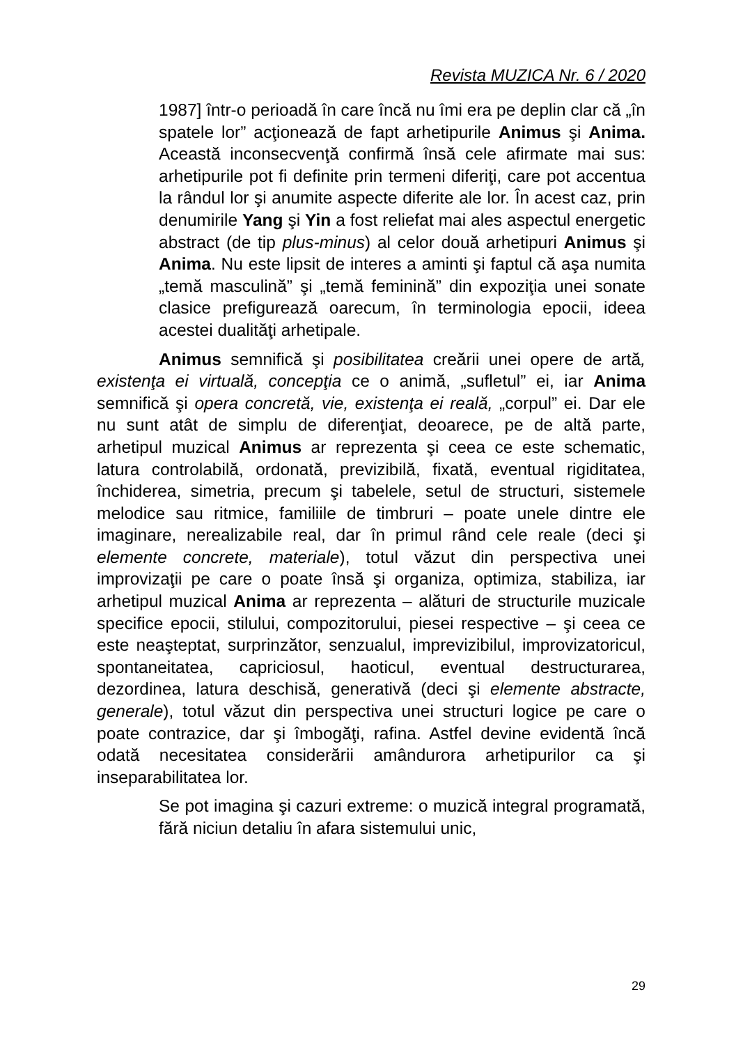Revista MUZICA Nr. 6 / 2020
1987] într-o perioadă în care încă nu îmi era pe deplin clar că „în spatele lor” acţionează de fapt arhetipurile Animus şi Anima. Această inconsecvenţă confirmă însă cele afirmate mai sus: arhetipurile pot fi definite prin termeni diferiţi, care pot accentua la rândul lor şi anumite aspecte diferite ale lor. În acest caz, prin denumirile Yang şi Yin a fost reliefat mai ales aspectul energetic abstract (de tip plus-minus) al celor două arhetipuri Animus şi Anima. Nu este lipsit de interes a aminti şi faptul că aşa numita „temă masculină” şi „temă feminină” din expoziţia unei sonate clasice prefigurează oarecum, în terminologia epocii, ideea acestei dualităţi arhetipale.
Animus semnifică şi posibilitatea creării unei opere de artă, existenţa ei virtuală, concepţia ce o animă, „sufletul” ei, iar Anima semnifică şi opera concretă, vie, existenţa ei reală, „corpul” ei. Dar ele nu sunt atât de simplu de diferenţiat, deoarece, pe de altă parte, arhetipul muzical Animus ar reprezenta şi ceea ce este schematic, latura controlabilă, ordonată, previzibilă, fixată, eventual rigiditatea, închiderea, simetria, precum şi tabelele, setul de structuri, sistemele melodice sau ritmice, familiile de timbruri – poate unele dintre ele imaginare, nerealizabile real, dar în primul rând cele reale (deci şi elemente concrete, materiale), totul văzut din perspectiva unei improvizaţii pe care o poate însă şi organiza, optimiza, stabiliza, iar arhetipul muzical Anima ar reprezenta – alături de structurile muzicale specifice epocii, stilului, compozitorului, piesei respective – şi ceea ce este neaşteptat, surprinzător, senzualul, imprevizibilul, improvizatoricul, spontaneitatea, capriciosul, haoticul, eventual destructurarea, dezordinea, latura deschisă, generativă (deci şi elemente abstracte, generale), totul văzut din perspectiva unei structuri logice pe care o poate contrazice, dar şi îmbogăţi, rafina. Astfel devine evidentă încă odată necesitatea considerării amândurora arhetipurilor ca şi inseparabilitatea lor.
Se pot imagina şi cazuri extreme: o muzică integral programată, fără niciun detaliu în afara sistemului unic,
29